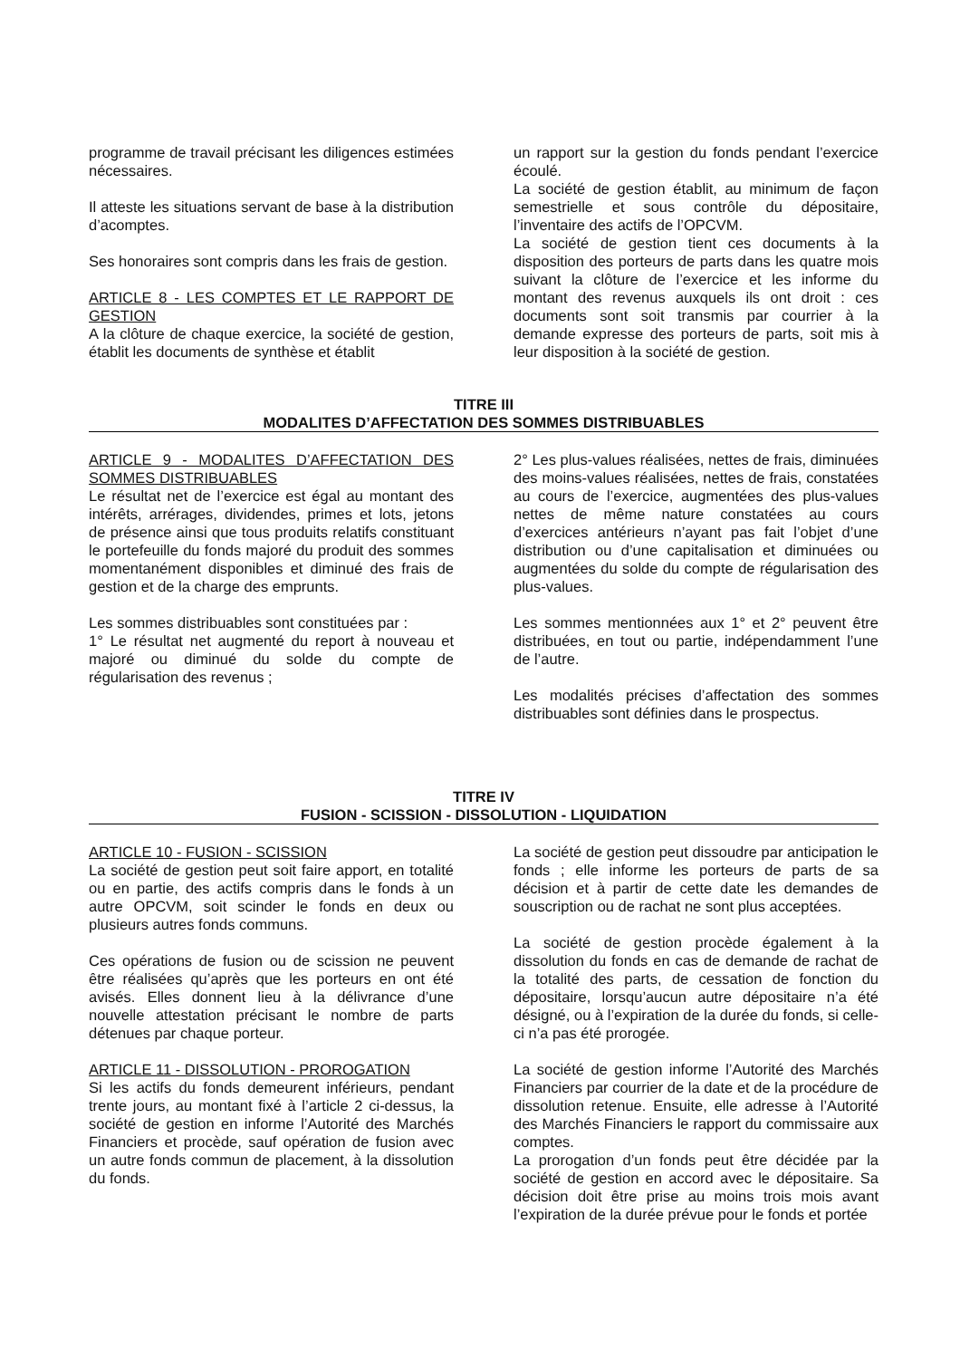programme de travail précisant les diligences estimées nécessaires.
Il atteste les situations servant de base à la distribution d’acomptes.
Ses honoraires sont compris dans les frais de gestion.
ARTICLE 8 - LES COMPTES ET LE RAPPORT DE GESTION
A la clôture de chaque exercice, la société de gestion, établit les documents de synthèse et établit
un rapport sur la gestion du fonds pendant l’exercice écoulé.
La société de gestion établit, au minimum de façon semestrielle et sous contrôle du dépositaire, l’inventaire des actifs de l’OPCVM.
La société de gestion tient ces documents à la disposition des porteurs de parts dans les quatre mois suivant la clôture de l’exercice et les informe du montant des revenus auxquels ils ont droit : ces documents sont soit transmis par courrier à la demande expresse des porteurs de parts, soit mis à leur disposition à la société de gestion.
TITRE III
MODALITES D’AFFECTATION DES SOMMES DISTRIBUABLES
ARTICLE 9 - MODALITES D’AFFECTATION DES SOMMES DISTRIBUABLES
Le résultat net de l’exercice est égal au montant des intérêts, arrérages, dividendes, primes et lots, jetons de présence ainsi que tous produits relatifs constituant le portefeuille du fonds majoré du produit des sommes momentanément disponibles et diminué des frais de gestion et de la charge des emprunts.
Les sommes distribuables sont constituées par :
1° Le résultat net augmenté du report à nouveau et majoré ou diminué du solde du compte de régularisation des revenus ;
2° Les plus-values réalisées, nettes de frais, diminuées des moins-values réalisées, nettes de frais, constatées au cours de l’exercice, augmentées des plus-values nettes de même nature constatées au cours d’exercices antérieurs n’ayant pas fait l’objet d’une distribution ou d’une capitalisation et diminuées ou augmentées du solde du compte de régularisation des plus-values.
Les sommes mentionnées aux 1° et 2° peuvent être distribuées, en tout ou partie, indépendamment l’une de l’autre.
Les modalités précises d’affectation des sommes distribuables sont définies dans le prospectus.
TITRE IV
FUSION - SCISSION - DISSOLUTION - LIQUIDATION
ARTICLE 10 - FUSION - SCISSION
La société de gestion peut soit faire apport, en totalité ou en partie, des actifs compris dans le fonds à un autre OPCVM, soit scinder le fonds en deux ou plusieurs autres fonds communs.
Ces opérations de fusion ou de scission ne peuvent être réalisées qu’après que les porteurs en ont été avisés. Elles donnent lieu à la délivrance d’une nouvelle attestation précisant le nombre de parts détenues par chaque porteur.
ARTICLE 11 - DISSOLUTION - PROROGATION
Si les actifs du fonds demeurent inférieurs, pendant trente jours, au montant fixé à l’article 2 ci-dessus, la société de gestion en informe l’Autorité des Marchés Financiers et procède, sauf opération de fusion avec un autre fonds commun de placement, à la dissolution du fonds.
La société de gestion peut dissoudre par anticipation le fonds ; elle informe les porteurs de parts de sa décision et à partir de cette date les demandes de souscription ou de rachat ne sont plus acceptées.
La société de gestion procède également à la dissolution du fonds en cas de demande de rachat de la totalité des parts, de cessation de fonction du dépositaire, lorsqu’aucun autre dépositaire n’a été désigné, ou à l’expiration de la durée du fonds, si celle-ci n’a pas été prorogée.
La société de gestion informe l’Autorité des Marchés Financiers par courrier de la date et de la procédure de dissolution retenue. Ensuite, elle adresse à l’Autorité des Marchés Financiers le rapport du commissaire aux comptes.
La prorogation d’un fonds peut être décidée par la société de gestion en accord avec le dépositaire. Sa décision doit être prise au moins trois mois avant l’expiration de la durée prévue pour le fonds et portée